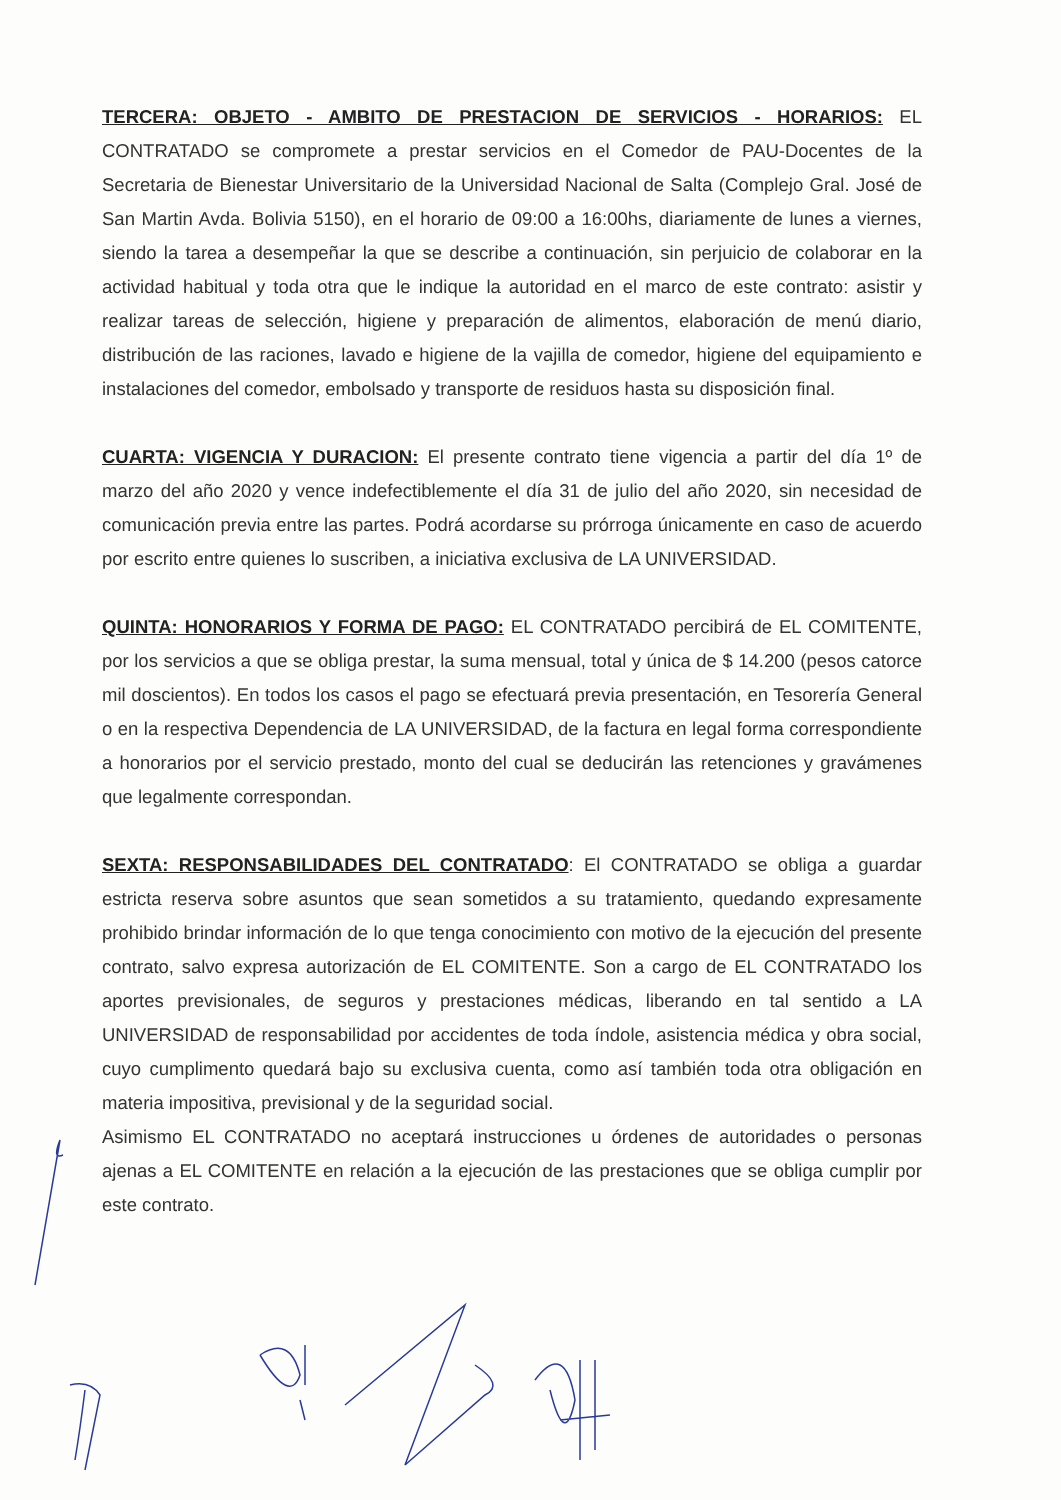TERCERA: OBJETO - AMBITO DE PRESTACION DE SERVICIOS - HORARIOS: EL CONTRATADO se compromete a prestar servicios en el Comedor de PAU-Docentes de la Secretaria de Bienestar Universitario de la Universidad Nacional de Salta (Complejo Gral. José de San Martin Avda. Bolivia 5150), en el horario de 09:00 a 16:00hs, diariamente de lunes a viernes, siendo la tarea a desempeñar la que se describe a continuación, sin perjuicio de colaborar en la actividad habitual y toda otra que le indique la autoridad en el marco de este contrato: asistir y realizar tareas de selección, higiene y preparación de alimentos, elaboración de menú diario, distribución de las raciones, lavado e higiene de la vajilla de comedor, higiene del equipamiento e instalaciones del comedor, embolsado y transporte de residuos hasta su disposición final.
CUARTA: VIGENCIA Y DURACION: El presente contrato tiene vigencia a partir del día 1º de marzo del año 2020 y vence indefectiblemente el día 31 de julio del año 2020, sin necesidad de comunicación previa entre las partes. Podrá acordarse su prórroga únicamente en caso de acuerdo por escrito entre quienes lo suscriben, a iniciativa exclusiva de LA UNIVERSIDAD.
QUINTA: HONORARIOS Y FORMA DE PAGO: EL CONTRATADO percibirá de EL COMITENTE, por los servicios a que se obliga prestar, la suma mensual, total y única de $ 14.200 (pesos catorce mil doscientos). En todos los casos el pago se efectuará previa presentación, en Tesorería General o en la respectiva Dependencia de LA UNIVERSIDAD, de la factura en legal forma correspondiente a honorarios por el servicio prestado, monto del cual se deducirán las retenciones y gravámenes que legalmente correspondan.
SEXTA: RESPONSABILIDADES DEL CONTRATADO: El CONTRATADO se obliga a guardar estricta reserva sobre asuntos que sean sometidos a su tratamiento, quedando expresamente prohibido brindar información de lo que tenga conocimiento con motivo de la ejecución del presente contrato, salvo expresa autorización de EL COMITENTE. Son a cargo de EL CONTRATADO los aportes previsionales, de seguros y prestaciones médicas, liberando en tal sentido a LA UNIVERSIDAD de responsabilidad por accidentes de toda índole, asistencia médica y obra social, cuyo cumplimento quedará bajo su exclusiva cuenta, como así también toda otra obligación en materia impositiva, previsional y de la seguridad social.
Asimismo EL CONTRATADO no aceptará instrucciones u órdenes de autoridades o personas ajenas a EL COMITENTE en relación a la ejecución de las prestaciones que se obliga cumplir por este contrato.